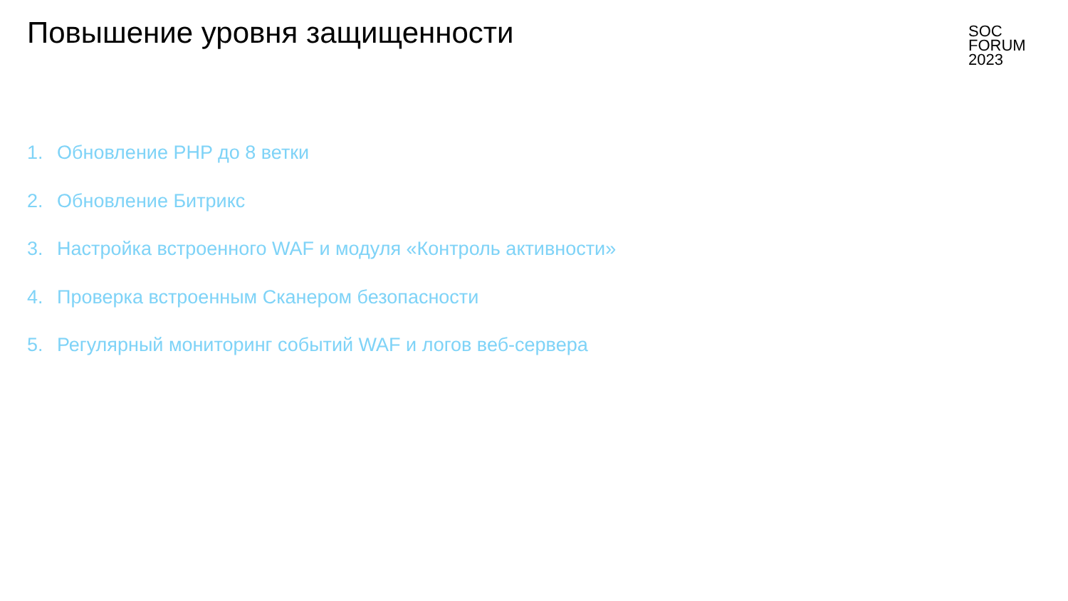Повышение уровня защищенности
SOC
FORUM
2023
1. Обновление PHP до 8 ветки
2. Обновление Битрикс
3. Настройка встроенного WAF и модуля «Контроль активности»
4. Проверка встроенным Сканером безопасности
5. Регулярный мониторинг событий WAF и логов веб-сервера